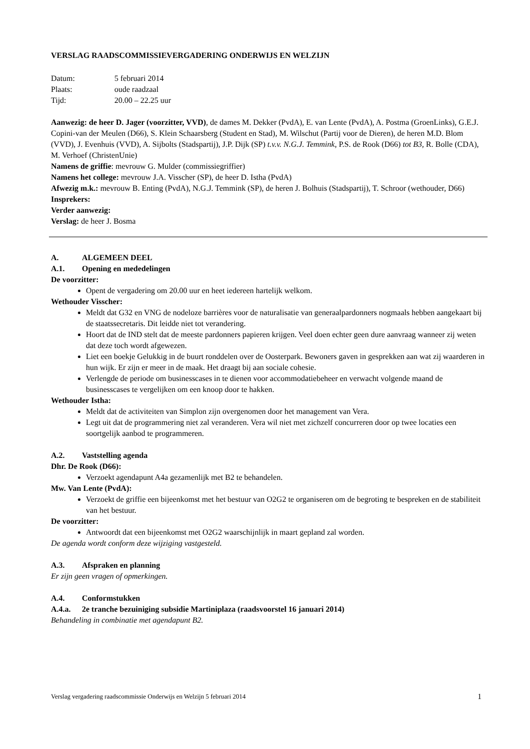VERSLAG RAADSCOMMISSIEVERGADERING ONDERWIJS EN WELZIJN
Datum: 5 februari 2014
Plaats: oude raadzaal
Tijd: 20.00 – 22.25 uur
Aanwezig: de heer D. Jager (voorzitter, VVD), de dames M. Dekker (PvdA), E. van Lente (PvdA), A. Postma (GroenLinks), G.E.J. Copini-van der Meulen (D66), S. Klein Schaarsberg (Student en Stad), M. Wilschut (Partij voor de Dieren), de heren M.D. Blom (VVD), J. Evenhuis (VVD), A. Sijbolts (Stadspartij), J.P. Dijk (SP) t.v.v. N.G.J. Temmink, P.S. de Rook (D66) tot B3, R. Bolle (CDA), M. Verhoef (ChristenUnie)
Namens de griffie: mevrouw G. Mulder (commissiegriffier)
Namens het college: mevrouw J.A. Visscher (SP), de heer D. Istha (PvdA)
Afwezig m.k.: mevrouw B. Enting (PvdA), N.G.J. Temmink (SP), de heren J. Bolhuis (Stadspartij), T. Schroor (wethouder, D66)
Insprekers:
Verder aanwezig:
Verslag: de heer J. Bosma
A. ALGEMEEN DEEL
A.1. Opening en mededelingen
De voorzitter:
Opent de vergadering om 20.00 uur en heet iedereen hartelijk welkom.
Wethouder Visscher:
Meldt dat G32 en VNG de nodeloze barrières voor de naturalisatie van generaalpardonners nogmaals hebben aangekaart bij de staatssecretaris. Dit leidde niet tot verandering.
Hoort dat de IND stelt dat de meeste pardonners papieren krijgen. Veel doen echter geen dure aanvraag wanneer zij weten dat deze toch wordt afgewezen.
Liet een boekje Gelukkig in de buurt ronddelen over de Oosterpark. Bewoners gaven in gesprekken aan wat zij waarderen in hun wijk. Er zijn er meer in de maak. Het draagt bij aan sociale cohesie.
Verlengde de periode om businesscases in te dienen voor accommodatiebeheer en verwacht volgende maand de businesscases te vergelijken om een knoop door te hakken.
Wethouder Istha:
Meldt dat de activiteiten van Simplon zijn overgenomen door het management van Vera.
Legt uit dat de programmering niet zal veranderen. Vera wil niet met zichzelf concurreren door op twee locaties een soortgelijk aanbod te programmeren.
A.2. Vaststelling agenda
Dhr. De Rook (D66):
Verzoekt agendapunt A4a gezamenlijk met B2 te behandelen.
Mw. Van Lente (PvdA):
Verzoekt de griffie een bijeenkomst met het bestuur van O2G2 te organiseren om de begroting te bespreken en de stabiliteit van het bestuur.
De voorzitter:
Antwoordt dat een bijeenkomst met O2G2 waarschijnlijk in maart gepland zal worden.
De agenda wordt conform deze wijziging vastgesteld.
A.3. Afspraken en planning
Er zijn geen vragen of opmerkingen.
A.4. Conformstukken
A.4.a. 2e tranche bezuiniging subsidie Martiniplaza (raadsvoorstel 16 januari 2014)
Behandeling in combinatie met agendapunt B2.
Verslag vergadering raadscommissie Onderwijs en Welzijn 5 februari 2014 1